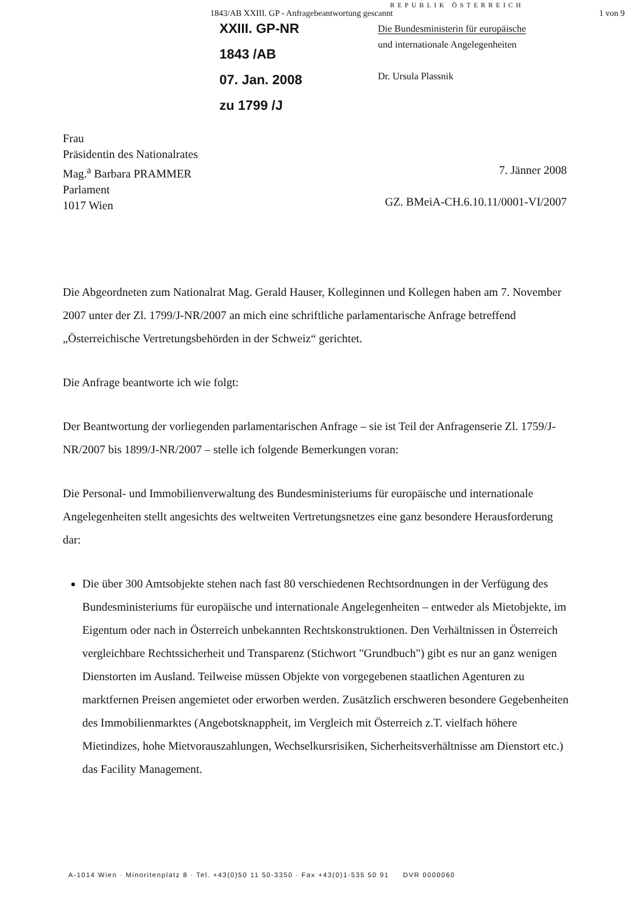1843/AB XXIII. GP - Anfragebeantwortung gescannt 1 von 9
REPUBLIK ÖSTERREICH
XXIII. GP-NR
1843 /AB
07. Jan. 2008
zu 1799 /J
Die Bundesministerin für europäische
und internationale Angelegenheiten
Dr. Ursula Plassnik
Frau
Präsidentin des Nationalrates
Mag.<sup>a</sup> Barbara PRAMMER
Parlament
1017 Wien
7. Jänner 2008
GZ. BMeiA-CH.6.10.11/0001-VI/2007
Die Abgeordneten zum Nationalrat Mag. Gerald Hauser, Kolleginnen und Kollegen haben am 7. November 2007 unter der Zl. 1799/J-NR/2007 an mich eine schriftliche parlamentarische Anfrage betreffend „Österreichische Vertretungsbehörden in der Schweiz“ gerichtet.
Die Anfrage beantworte ich wie folgt:
Der Beantwortung der vorliegenden parlamentarischen Anfrage – sie ist Teil der Anfragenserie Zl. 1759/J-NR/2007 bis 1899/J-NR/2007 – stelle ich folgende Bemerkungen voran:
Die Personal- und Immobilienverwaltung des Bundesministeriums für europäische und internationale Angelegenheiten stellt angesichts des weltweiten Vertretungsnetzes eine ganz besondere Herausforderung dar:
Die über 300 Amtsobjekte stehen nach fast 80 verschiedenen Rechtsordnungen in der Verfügung des Bundesministeriums für europäische und internationale Angelegenheiten – entweder als Mietobjekte, im Eigentum oder nach in Österreich unbekannten Rechtskonstruktionen. Den Verhältnissen in Österreich vergleichbare Rechtssicherheit und Transparenz (Stichwort "Grundbuch") gibt es nur an ganz wenigen Dienstorten im Ausland. Teilweise müssen Objekte von vorgegebenen staatlichen Agenturen zu marktfernen Preisen angemietet oder erworben werden. Zusätzlich erschweren besondere Gegebenheiten des Immobilienmarktes (Angebotsknappheit, im Vergleich mit Österreich z.T. vielfach höhere Mietindizes, hohe Mietvorauszahlungen, Wechselkursrisiken, Sicherheitsverhältnisse am Dienstort etc.) das Facility Management.
A-1014 Wien · Minoritenplatz 8 · Tel. +43(0)50 11 50-3350 · Fax +43(0)1-535 50 91 DVR 0000060